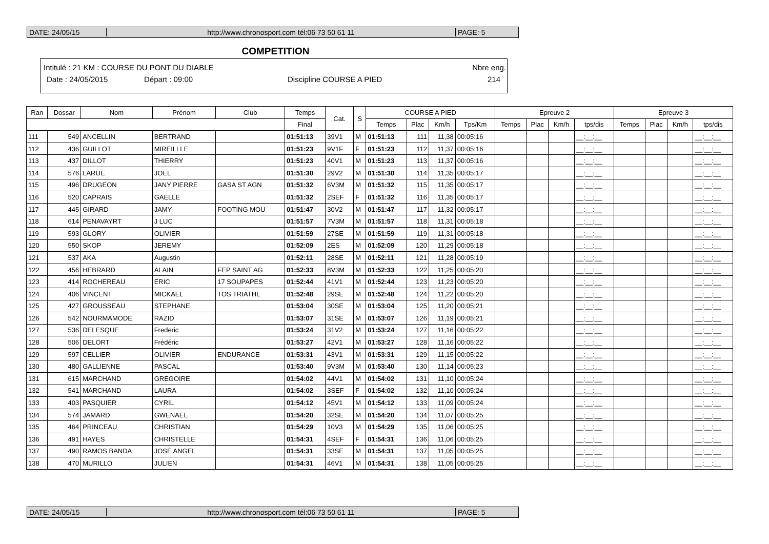DATE: 24/05/15 http://www.chronosport.com tél:06 73 50 61 11 PAGE: 5
COMPETITION
Intitulé : 21 KM : COURSE DU PONT DU DIABLE Nbre eng.
Date : 24/05/2015 Départ : 09:00 Discipline COURSE A PIED 214
| Ran | Dossar | Nom | Prénom | Club | Temps | Cat. | S | COURSE A PIED | | | | Epreuve 2 | | | | Epreuve 3 | | | |
| --- | --- | --- | --- | --- | --- | --- | --- | --- | --- | --- | --- | --- | --- | --- | --- | --- | --- | --- | --- |
| | | | | | Final | | | Temps | Plac | Km/h | Tps/Km | Temps | Plac | Km/h | tps/dis | Temps | Plac | Km/h | tps/dis |
| 111 | 549 | ANCELLIN | BERTRAND | | 01:51:13 | 39V1 | M | 01:51:13 | 111 | 11,38 | 00:05:16 | | | | __:__:__ | | | | __:__:__ |
| 112 | 436 | GUILLOT | MIREILLLE | | 01:51:23 | 9V1F | F | 01:51:23 | 112 | 11,37 | 00:05:16 | | | | __:__:__ | | | | __:__:__ |
| 113 | 437 | DILLOT | THIERRY | | 01:51:23 | 40V1 | M | 01:51:23 | 113 | 11,37 | 00:05:16 | | | | __:__:__ | | | | __:__:__ |
| 114 | 576 | LARUE | JOEL | | 01:51:30 | 29V2 | M | 01:51:30 | 114 | 11,35 | 00:05:17 | | | | __:__:__ | | | | __:__:__ |
| 115 | 496 | DRUGEON | JANY PIERRE | GASA ST AGN | 01:51:32 | 6V3M | M | 01:51:32 | 115 | 11,35 | 00:05:17 | | | | __:__:__ | | | | __:__:__ |
| 116 | 520 | CAPRAIS | GAELLE | | 01:51:32 | 2SEF | F | 01:51:32 | 116 | 11,35 | 00:05:17 | | | | __:__:__ | | | | __:__:__ |
| 117 | 445 | GIRARD | JAMY | FOOTING MOU | 01:51:47 | 30V2 | M | 01:51:47 | 117 | 11,32 | 00:05:17 | | | | __:__:__ | | | | __:__:__ |
| 118 | 614 | PENAVAYRT | J LUC | | 01:51:57 | 7V3M | M | 01:51:57 | 118 | 11,31 | 00:05:18 | | | | __:__:__ | | | | __:__:__ |
| 119 | 593 | GLORY | OLIVIER | | 01:51:59 | 27SE | M | 01:51:59 | 119 | 11,31 | 00:05:18 | | | | __:__:__ | | | | __:__:__ |
| 120 | 550 | SKOP | JEREMY | | 01:52:09 | 2ES | M | 01:52:09 | 120 | 11,29 | 00:05:18 | | | | __:__:__ | | | | __:__:__ |
| 121 | 537 | AKA | Augustin | | 01:52:11 | 28SE | M | 01:52:11 | 121 | 11,28 | 00:05:19 | | | | __:__:__ | | | | __:__:__ |
| 122 | 456 | HEBRARD | ALAIN | FEP SAINT AG | 01:52:33 | 8V3M | M | 01:52:33 | 122 | 11,25 | 00:05:20 | | | | __:__:__ | | | | __:__:__ |
| 123 | 414 | ROCHEREAU | ERIC | 17 SOUPAPES | 01:52:44 | 41V1 | M | 01:52:44 | 123 | 11,23 | 00:05:20 | | | | __:__:__ | | | | __:__:__ |
| 124 | 406 | VINCENT | MICKAEL | TOS TRIATHL | 01:52:48 | 29SE | M | 01:52:48 | 124 | 11,22 | 00:05:20 | | | | __:__:__ | | | | __:__:__ |
| 125 | 427 | GROUSSEAU | STEPHANE | | 01:53:04 | 30SE | M | 01:53:04 | 125 | 11,20 | 00:05:21 | | | | __:__:__ | | | | __:__:__ |
| 126 | 542 | NOURMAMODE | RAZID | | 01:53:07 | 31SE | M | 01:53:07 | 126 | 11,19 | 00:05:21 | | | | __:__:__ | | | | __:__:__ |
| 127 | 536 | DELESQUE | Frederic | | 01:53:24 | 31V2 | M | 01:53:24 | 127 | 11,16 | 00:05:22 | | | | __:__:__ | | | | __:__:__ |
| 128 | 506 | DELORT | Frédéric | | 01:53:27 | 42V1 | M | 01:53:27 | 128 | 11,16 | 00:05:22 | | | | __:__:__ | | | | __:__:__ |
| 129 | 597 | CELLIER | OLIVIER | ENDURANCE | 01:53:31 | 43V1 | M | 01:53:31 | 129 | 11,15 | 00:05:22 | | | | __:__:__ | | | | __:__:__ |
| 130 | 480 | GALLIENNE | PASCAL | | 01:53:40 | 9V3M | M | 01:53:40 | 130 | 11,14 | 00:05:23 | | | | __:__:__ | | | | __:__:__ |
| 131 | 615 | MARCHAND | GREGOIRE | | 01:54:02 | 44V1 | M | 01:54:02 | 131 | 11,10 | 00:05:24 | | | | __:__:__ | | | | __:__:__ |
| 132 | 541 | MARCHAND | LAURA | | 01:54:02 | 3SEF | F | 01:54:02 | 132 | 11,10 | 00:05:24 | | | | __:__:__ | | | | __:__:__ |
| 133 | 403 | PASQUIER | CYRIL | | 01:54:12 | 45V1 | M | 01:54:12 | 133 | 11,09 | 00:05:24 | | | | __:__:__ | | | | __:__:__ |
| 134 | 574 | JAMARD | GWENAEL | | 01:54:20 | 32SE | M | 01:54:20 | 134 | 11,07 | 00:05:25 | | | | __:__:__ | | | | __:__:__ |
| 135 | 464 | PRINCEAU | CHRISTIAN | | 01:54:29 | 10V3 | M | 01:54:29 | 135 | 11,06 | 00:05:25 | | | | __:__:__ | | | | __:__:__ |
| 136 | 491 | HAYES | CHRISTELLE | | 01:54:31 | 4SEF | F | 01:54:31 | 136 | 11,06 | 00:05:25 | | | | __:__:__ | | | | __:__:__ |
| 137 | 490 | RAMOS BANDA | JOSE ANGEL | | 01:54:31 | 33SE | M | 01:54:31 | 137 | 11,05 | 00:05:25 | | | | __:__:__ | | | | __:__:__ |
| 138 | 470 | MURILLO | JULIEN | | 01:54:31 | 46V1 | M | 01:54:31 | 138 | 11,05 | 00:05:25 | | | | __:__:__ | | | | __:__:__ |
DATE: 24/05/15 http://www.chronosport.com tél:06 73 50 61 11 PAGE: 5